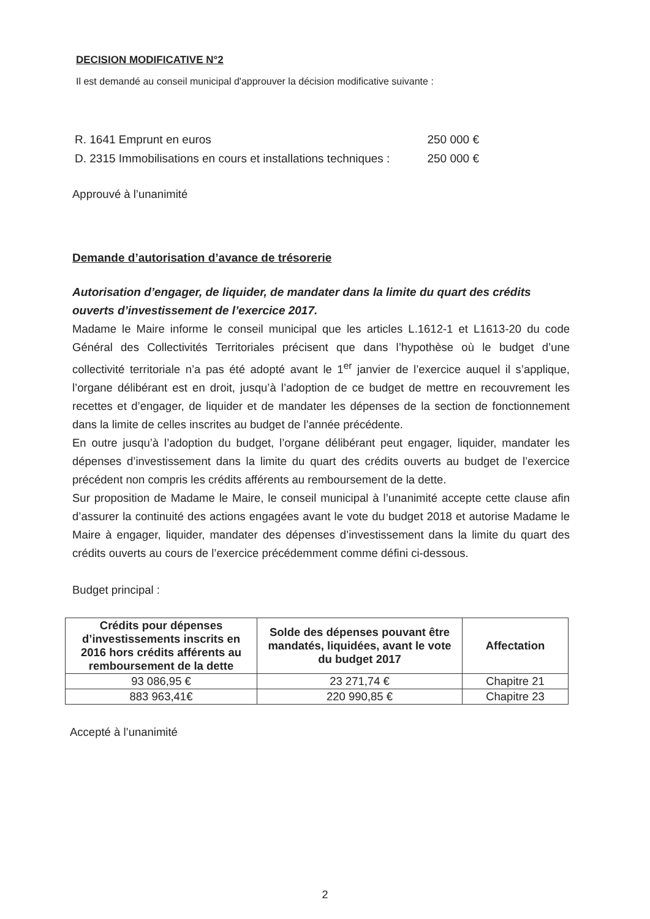DECISION MODIFICATIVE N°2
Il est demandé au conseil municipal d'approuver la décision modificative suivante :
R. 1641 Emprunt en euros 250 000 €
D. 2315 Immobilisations en cours et installations techniques : 250 000 €
Approuvé à l’unanimité
Demande d’autorisation d’avance de trésorerie
Autorisation d’engager, de liquider, de mandater dans la limite du quart des crédits ouverts d’investissement de l’exercice 2017.
Madame le Maire informe le conseil municipal que les articles L.1612-1 et L1613-20 du code Général des Collectivités Territoriales précisent que dans l’hypothèse où le budget d’une collectivité territoriale n’a pas été adopté avant le 1<sup>er</sup> janvier de l’exercice auquel il s’applique, l’organe délibérant est en droit, jusqu’à l’adoption de ce budget de mettre en recouvrement les recettes et d’engager, de liquider et de mandater les dépenses de la section de fonctionnement dans la limite de celles inscrites au budget de l’année précédente.
En outre jusqu’à l’adoption du budget, l’organe délibérant peut engager, liquider, mandater les dépenses d’investissement dans la limite du quart des crédits ouverts au budget de l’exercice précédent non compris les crédits afférents au remboursement de la dette.
Sur proposition de Madame le Maire, le conseil municipal à l’unanimité accepte cette clause afin d’assurer la continuité des actions engagées avant le vote du budget 2018 et autorise Madame le Maire à engager, liquider, mandater des dépenses d’investissement dans la limite du quart des crédits ouverts au cours de l’exercice précédemment comme défini ci-dessous.
Budget principal :
| Crédits pour dépenses d’investissements inscrits en 2016 hors crédits afférents au remboursement de la dette | Solde des dépenses pouvant être mandatés, liquidées, avant le vote du budget 2017 | Affectation |
| --- | --- | --- |
| 93 086,95 € | 23 271,74 € | Chapitre 21 |
| 883 963,41€ | 220 990,85 € | Chapitre 23 |
Accepté à l’unanimité
2